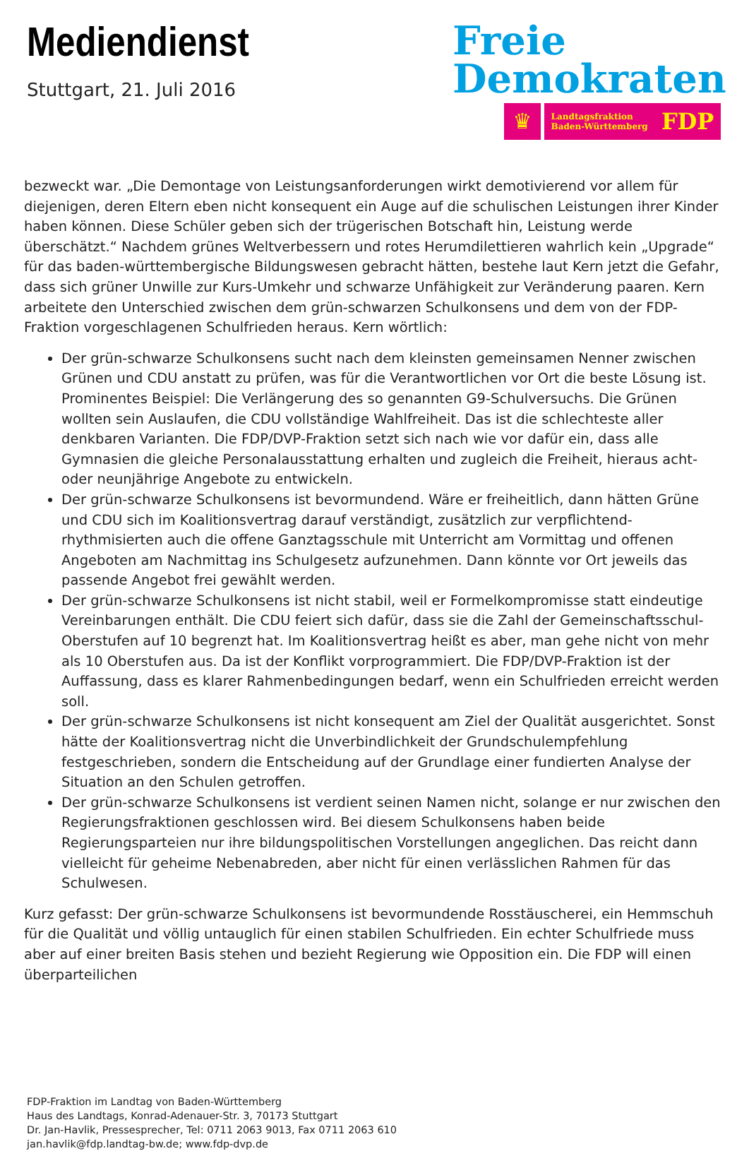Mediendienst
Stuttgart, 21. Juli 2016
Freie
Demokraten
♛
Landtagsfraktion
Baden-Württemberg FDP
bezweckt war. „Die Demontage von Leistungsanforderungen wirkt demotivierend vor allem für diejenigen, deren Eltern eben nicht konsequent ein Auge auf die schulischen Leistungen ihrer Kinder haben können. Diese Schüler geben sich der trügerischen Botschaft hin, Leistung werde überschätzt.“ Nachdem grünes Weltverbessern und rotes Herumdilettieren wahrlich kein „Upgrade“ für das baden-württembergische Bildungswesen gebracht hätten, bestehe laut Kern jetzt die Gefahr, dass sich grüner Unwille zur Kurs-Umkehr und schwarze Unfähigkeit zur Veränderung paaren. Kern arbeitete den Unterschied zwischen dem grün-schwarzen Schulkonsens und dem von der FDP-Fraktion vorgeschlagenen Schulfrieden heraus. Kern wörtlich:
Der grün-schwarze Schulkonsens sucht nach dem kleinsten gemeinsamen Nenner zwischen Grünen und CDU anstatt zu prüfen, was für die Verantwortlichen vor Ort die beste Lösung ist. Prominentes Beispiel: Die Verlängerung des so genannten G9-Schulversuchs. Die Grünen wollten sein Auslaufen, die CDU vollständige Wahlfreiheit. Das ist die schlechteste aller denkbaren Varianten. Die FDP/DVP-Fraktion setzt sich nach wie vor dafür ein, dass alle Gymnasien die gleiche Personalausstattung erhalten und zugleich die Freiheit, hieraus acht- oder neunjährige Angebote zu entwickeln.
Der grün-schwarze Schulkonsens ist bevormundend. Wäre er freiheitlich, dann hätten Grüne und CDU sich im Koalitionsvertrag darauf verständigt, zusätzlich zur verpflichtend-rhythmisierten auch die offene Ganztagsschule mit Unterricht am Vormittag und offenen Angeboten am Nachmittag ins Schulgesetz aufzunehmen. Dann könnte vor Ort jeweils das passende Angebot frei gewählt werden.
Der grün-schwarze Schulkonsens ist nicht stabil, weil er Formelkompromisse statt eindeutige Vereinbarungen enthält. Die CDU feiert sich dafür, dass sie die Zahl der Gemeinschaftsschul-Oberstufen auf 10 begrenzt hat. Im Koalitionsvertrag heißt es aber, man gehe nicht von mehr als 10 Oberstufen aus. Da ist der Konflikt vorprogrammiert. Die FDP/DVP-Fraktion ist der Auffassung, dass es klarer Rahmenbedingungen bedarf, wenn ein Schulfrieden erreicht werden soll.
Der grün-schwarze Schulkonsens ist nicht konsequent am Ziel der Qualität ausgerichtet. Sonst hätte der Koalitionsvertrag nicht die Unverbindlichkeit der Grundschulempfehlung festgeschrieben, sondern die Entscheidung auf der Grundlage einer fundierten Analyse der Situation an den Schulen getroffen.
Der grün-schwarze Schulkonsens ist verdient seinen Namen nicht, solange er nur zwischen den Regierungsfraktionen geschlossen wird. Bei diesem Schulkonsens haben beide Regierungsparteien nur ihre bildungspolitischen Vorstellungen angeglichen. Das reicht dann vielleicht für geheime Nebenabreden, aber nicht für einen verlässlichen Rahmen für das Schulwesen.
Kurz gefasst: Der grün-schwarze Schulkonsens ist bevormundende Rosstäuscherei, ein Hemmschuh für die Qualität und völlig untauglich für einen stabilen Schulfrieden. Ein echter Schulfriede muss aber auf einer breiten Basis stehen und bezieht Regierung wie Opposition ein. Die FDP will einen überparteilichen
FDP-Fraktion im Landtag von Baden-Württemberg
Haus des Landtags, Konrad-Adenauer-Str. 3, 70173 Stuttgart
Dr. Jan-Havlik, Pressesprecher, Tel: 0711 2063 9013, Fax 0711 2063 610
jan.havlik@fdp.landtag-bw.de; www.fdp-dvp.de